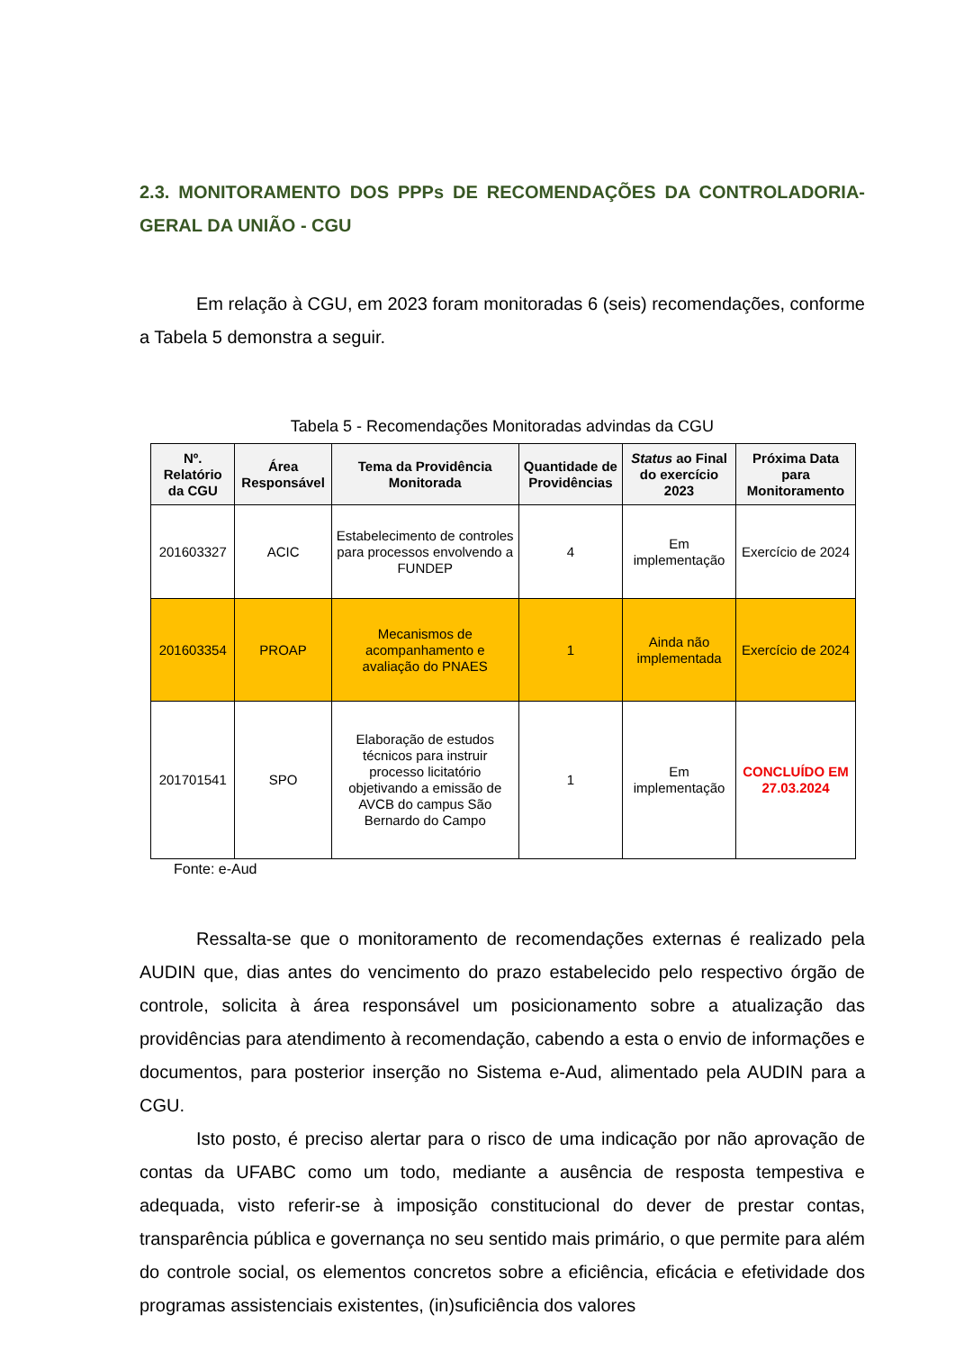2.3. MONITORAMENTO DOS PPPs DE RECOMENDAÇÕES DA CONTROLADORIA-GERAL DA UNIÃO - CGU
Em relação à CGU, em 2023 foram monitoradas 6 (seis) recomendações, conforme a Tabela 5 demonstra a seguir.
Tabela 5 - Recomendações Monitoradas advindas da CGU
| Nº. Relatório da CGU | Área Responsável | Tema da Providência Monitorada | Quantidade de Providências | Status ao Final do exercício 2023 | Próxima Data para Monitoramento |
| --- | --- | --- | --- | --- | --- |
| 201603327 | ACIC | Estabelecimento de controles para processos envolvendo a FUNDEP | 4 | Em implementação | Exercício de 2024 |
| 201603354 | PROAP | Mecanismos de acompanhamento e avaliação do PNAES | 1 | Ainda não implementada | Exercício de 2024 |
| 201701541 | SPO | Elaboração de estudos técnicos para instruir processo licitatório objetivando a emissão de AVCB do campus São Bernardo do Campo | 1 | Em implementação | CONCLUÍDO EM 27.03.2024 |
Fonte: e-Aud
Ressalta-se que o monitoramento de recomendações externas é realizado pela AUDIN que, dias antes do vencimento do prazo estabelecido pelo respectivo órgão de controle, solicita à área responsável um posicionamento sobre a atualização das providências para atendimento à recomendação, cabendo a esta o envio de informações e documentos, para posterior inserção no Sistema e-Aud, alimentado pela AUDIN para a CGU.
Isto posto, é preciso alertar para o risco de uma indicação por não aprovação de contas da UFABC como um todo, mediante a ausência de resposta tempestiva e adequada, visto referir-se à imposição constitucional do dever de prestar contas, transparência pública e governança no seu sentido mais primário, o que permite para além do controle social, os elementos concretos sobre a eficiência, eficácia e efetividade dos programas assistenciais existentes, (in)suficiência dos valores